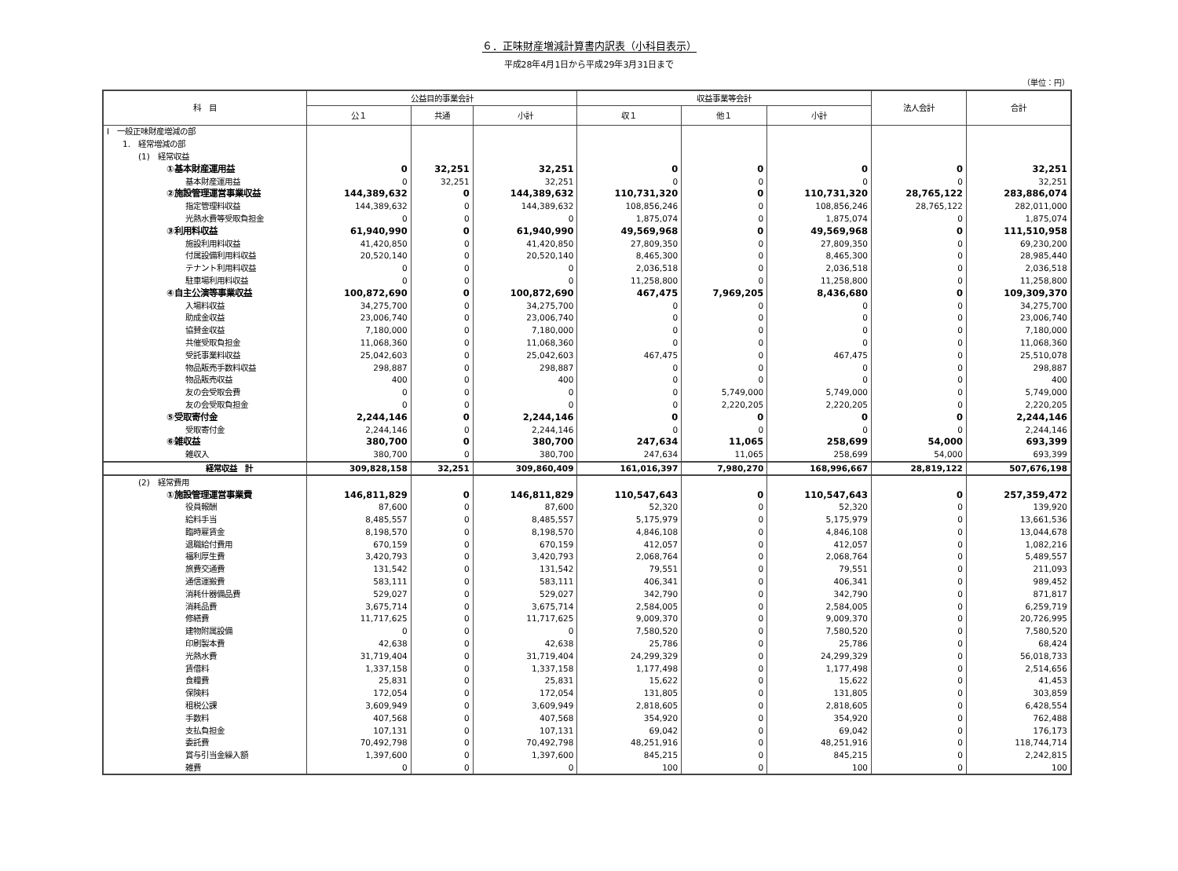６．正味財産増減計算書内訳表（小科目表示）
平成28年4月1日から平成29年3月31日まで
（単位：円）
| 科 目 | 公益目的事業会計 | | | 収益事業等会計 | | | 法人会計 | 合計 |
| --- | --- | --- | --- | --- | --- | --- | --- | --- |
| | 公１ | 共通 | 小計 | 収１ | 他１ | 小計 | | |
| Ⅰ 一般正味財産増減の部 | | | | | | | | |
| 1. 経常増減の部 | | | | | | | | |
| (1) 経常収益 | | | | | | | | |
| ①基本財産運用益 | 0 | 32,251 | 32,251 | 0 | 0 | 0 | 0 | 32,251 |
| 基本財産運用益 | 0 | 32,251 | 32,251 | 0 | 0 | 0 | 0 | 32,251 |
| ②施設管理運営事業収益 | 144,389,632 | 0 | 144,389,632 | 110,731,320 | 0 | 110,731,320 | 28,765,122 | 283,886,074 |
| 指定管理料収益 | 144,389,632 | 0 | 144,389,632 | 108,856,246 | 0 | 108,856,246 | 28,765,122 | 282,011,000 |
| 光熱水費等受取負担金 | 0 | 0 | 0 | 1,875,074 | 0 | 1,875,074 | 0 | 1,875,074 |
| ③利用料収益 | 61,940,990 | 0 | 61,940,990 | 49,569,968 | 0 | 49,569,968 | 0 | 111,510,958 |
| 施設利用料収益 | 41,420,850 | 0 | 41,420,850 | 27,809,350 | 0 | 27,809,350 | 0 | 69,230,200 |
| 付属設備利用料収益 | 20,520,140 | 0 | 20,520,140 | 8,465,300 | 0 | 8,465,300 | 0 | 28,985,440 |
| テナント利用料収益 | 0 | 0 | 0 | 2,036,518 | 0 | 2,036,518 | 0 | 2,036,518 |
| 駐車場利用料収益 | 0 | 0 | 0 | 11,258,800 | 0 | 11,258,800 | 0 | 11,258,800 |
| ④自主公演等事業収益 | 100,872,690 | 0 | 100,872,690 | 467,475 | 7,969,205 | 8,436,680 | 0 | 109,309,370 |
| 入場料収益 | 34,275,700 | 0 | 34,275,700 | 0 | 0 | 0 | 0 | 34,275,700 |
| 助成金収益 | 23,006,740 | 0 | 23,006,740 | 0 | 0 | 0 | 0 | 23,006,740 |
| 協賛金収益 | 7,180,000 | 0 | 7,180,000 | 0 | 0 | 0 | 0 | 7,180,000 |
| 共催受取負担金 | 11,068,360 | 0 | 11,068,360 | 0 | 0 | 0 | 0 | 11,068,360 |
| 受託事業料収益 | 25,042,603 | 0 | 25,042,603 | 467,475 | 0 | 467,475 | 0 | 25,510,078 |
| 物品販売手数料収益 | 298,887 | 0 | 298,887 | 0 | 0 | 0 | 0 | 298,887 |
| 物品販売収益 | 400 | 0 | 400 | 0 | 0 | 0 | 0 | 400 |
| 友の会受取会費 | 0 | 0 | 0 | 0 | 5,749,000 | 5,749,000 | 0 | 5,749,000 |
| 友の会受取負担金 | 0 | 0 | 0 | 0 | 2,220,205 | 2,220,205 | 0 | 2,220,205 |
| ⑤受取寄付金 | 2,244,146 | 0 | 2,244,146 | 0 | 0 | 0 | 0 | 2,244,146 |
| 受取寄付金 | 2,244,146 | 0 | 2,244,146 | 0 | 0 | 0 | 0 | 2,244,146 |
| ⑥雑収益 | 380,700 | 0 | 380,700 | 247,634 | 11,065 | 258,699 | 54,000 | 693,399 |
| 雑収入 | 380,700 | 0 | 380,700 | 247,634 | 11,065 | 258,699 | 54,000 | 693,399 |
| 経常収益 計 | 309,828,158 | 32,251 | 309,860,409 | 161,016,397 | 7,980,270 | 168,996,667 | 28,819,122 | 507,676,198 |
| (2) 経常費用 | | | | | | | | |
| ①施設管理運営事業費 | 146,811,829 | 0 | 146,811,829 | 110,547,643 | 0 | 110,547,643 | 0 | 257,359,472 |
| 役員報酬 | 87,600 | 0 | 87,600 | 52,320 | 0 | 52,320 | 0 | 139,920 |
| 給料手当 | 8,485,557 | 0 | 8,485,557 | 5,175,979 | 0 | 5,175,979 | 0 | 13,661,536 |
| 臨時雇賃金 | 8,198,570 | 0 | 8,198,570 | 4,846,108 | 0 | 4,846,108 | 0 | 13,044,678 |
| 退職給付費用 | 670,159 | 0 | 670,159 | 412,057 | 0 | 412,057 | 0 | 1,082,216 |
| 福利厚生費 | 3,420,793 | 0 | 3,420,793 | 2,068,764 | 0 | 2,068,764 | 0 | 5,489,557 |
| 旅費交通費 | 131,542 | 0 | 131,542 | 79,551 | 0 | 79,551 | 0 | 211,093 |
| 通信運搬費 | 583,111 | 0 | 583,111 | 406,341 | 0 | 406,341 | 0 | 989,452 |
| 消耗什器備品費 | 529,027 | 0 | 529,027 | 342,790 | 0 | 342,790 | 0 | 871,817 |
| 消耗品費 | 3,675,714 | 0 | 3,675,714 | 2,584,005 | 0 | 2,584,005 | 0 | 6,259,719 |
| 修繕費 | 11,717,625 | 0 | 11,717,625 | 9,009,370 | 0 | 9,009,370 | 0 | 20,726,995 |
| 建物附属設備 | 0 | 0 | 0 | 7,580,520 | 0 | 7,580,520 | 0 | 7,580,520 |
| 印刷製本費 | 42,638 | 0 | 42,638 | 25,786 | 0 | 25,786 | 0 | 68,424 |
| 光熱水費 | 31,719,404 | 0 | 31,719,404 | 24,299,329 | 0 | 24,299,329 | 0 | 56,018,733 |
| 賃借料 | 1,337,158 | 0 | 1,337,158 | 1,177,498 | 0 | 1,177,498 | 0 | 2,514,656 |
| 食糧費 | 25,831 | 0 | 25,831 | 15,622 | 0 | 15,622 | 0 | 41,453 |
| 保険料 | 172,054 | 0 | 172,054 | 131,805 | 0 | 131,805 | 0 | 303,859 |
| 租税公課 | 3,609,949 | 0 | 3,609,949 | 2,818,605 | 0 | 2,818,605 | 0 | 6,428,554 |
| 手数料 | 407,568 | 0 | 407,568 | 354,920 | 0 | 354,920 | 0 | 762,488 |
| 支払負担金 | 107,131 | 0 | 107,131 | 69,042 | 0 | 69,042 | 0 | 176,173 |
| 委託費 | 70,492,798 | 0 | 70,492,798 | 48,251,916 | 0 | 48,251,916 | 0 | 118,744,714 |
| 賞与引当金繰入額 | 1,397,600 | 0 | 1,397,600 | 845,215 | 0 | 845,215 | 0 | 2,242,815 |
| 雑費 | 0 | 0 | 0 | 100 | 0 | 100 | 0 | 100 |